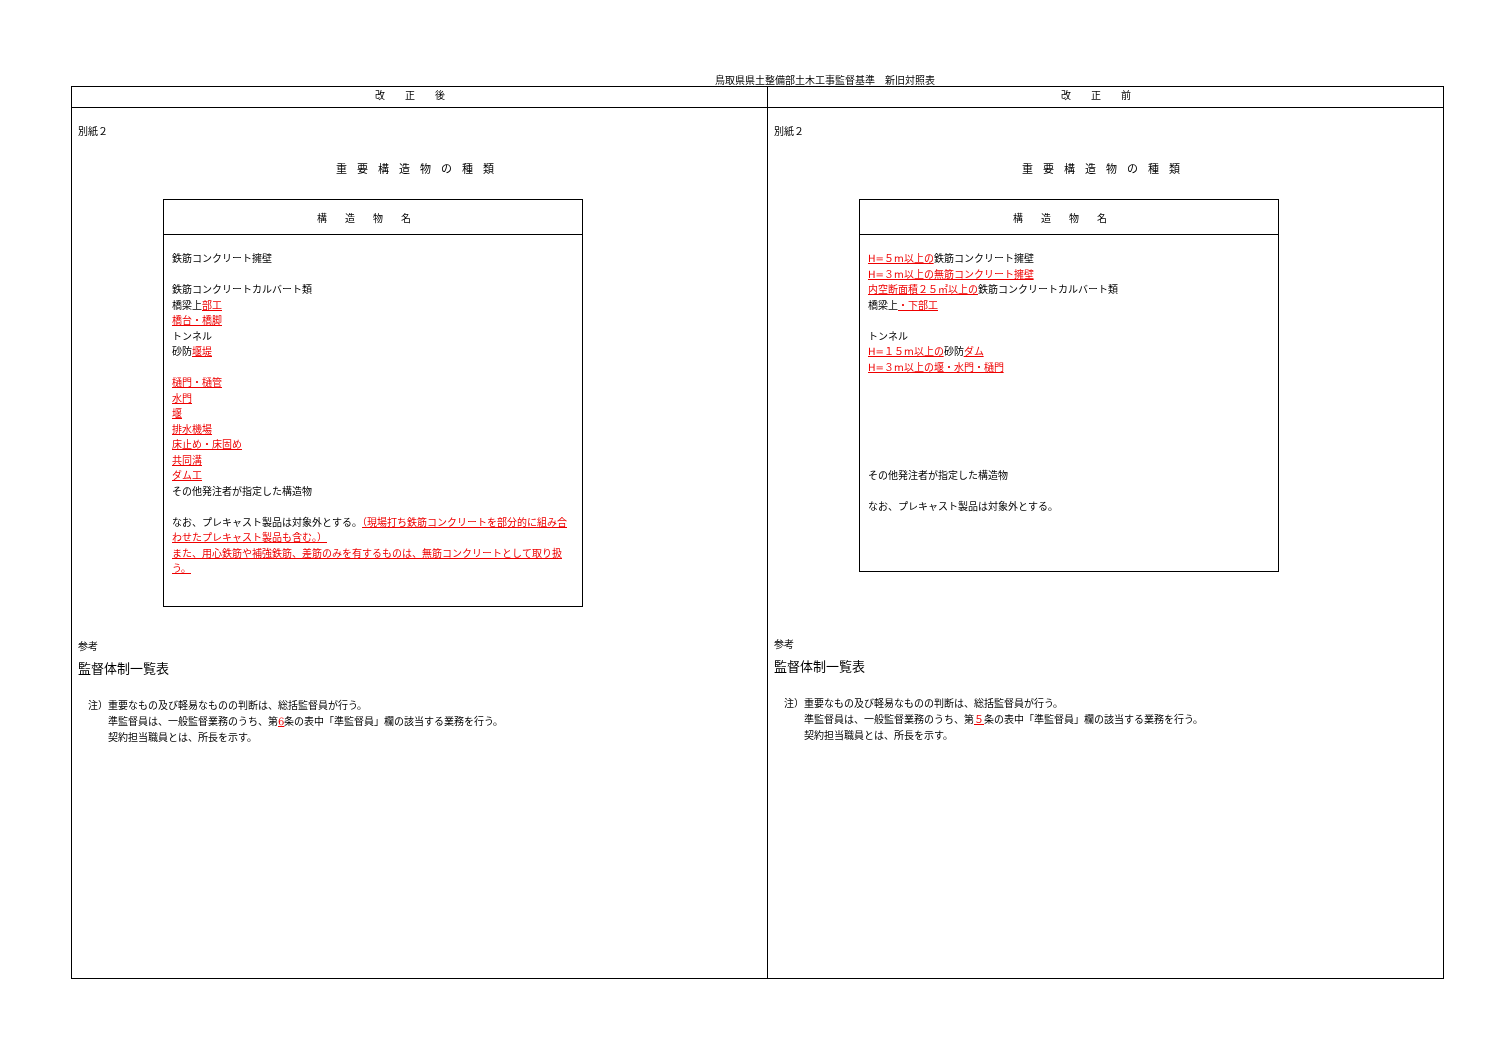鳥取県県土整備部土木工事監督基準　新旧対照表
| 改正後 | 改正前 |
| --- | --- |
| 別紙２ 重要構造物の種類 / 構造物名 / / 鉄筋コンクリート擁壁 鉄筋コンクリートカルバート類 橋梁上 部工 橋台・橋脚 トンネル 砂防 堰堤 樋門・樋管 水門 堰 排水機場 床止め・床固め 共同溝 ダム工 その他発注者が指定した構造物 なお、プレキャスト製品は対象外とする。 （現場打ち鉄筋コンクリートを部分的に組み合わせたプレキャスト製品も含む。） また、用心鉄筋や補強鉄筋、差筋のみを有するものは、無筋コンクリートとして取り扱う。 / 参考 監督体制一覧表 注）重要なもの及び軽易なものの判断は、総括監督員が行う。 準監督員は、一般監督業務のうち、第 6 条の表中「準監督員」欄の該当する業務を行う。 契約担当職員とは、所長を示す。 | 別紙２ 重要構造物の種類 / 構造物名 / / H=５m以上の 鉄筋コンクリート擁壁 H=３m以上の無筋コンクリート擁壁 内空断面積２５㎡以上の 鉄筋コンクリートカルバート類 橋梁上 ・下部工 トンネル H=１５m以上の 砂防 ダム H=３m以上の堰・水門・樋門 その他発注者が指定した構造物 なお、プレキャスト製品は対象外とする。 / 参考 監督体制一覧表 注）重要なもの及び軽易なものの判断は、総括監督員が行う。 準監督員は、一般監督業務のうち、第 ５ 条の表中「準監督員」欄の該当する業務を行う。 契約担当職員とは、所長を示す。 |